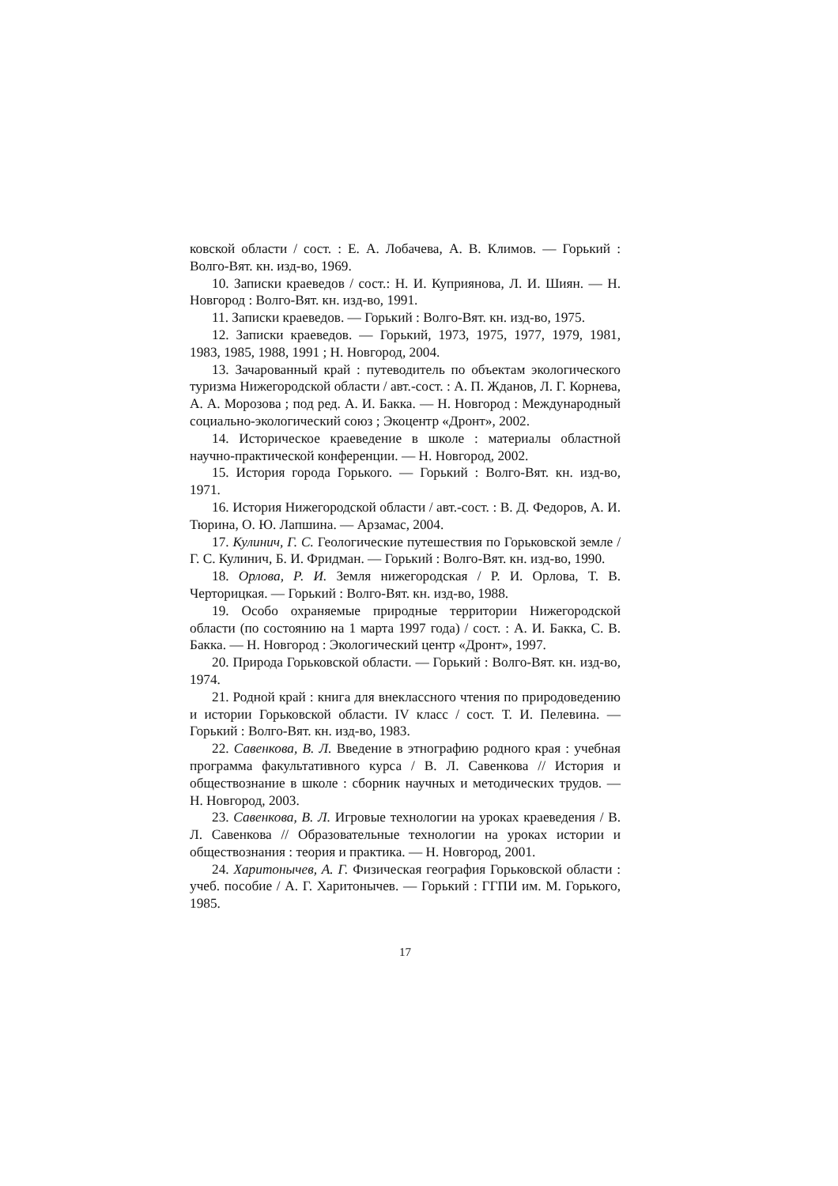ковской области / сост. : Е. А. Лобачева, А. В. Климов. — Горький : Волго-Вят. кн. изд-во, 1969.
10. Записки краеведов / сост.: Н. И. Куприянова, Л. И. Шиян. — Н. Новгород : Волго-Вят. кн. изд-во, 1991.
11. Записки краеведов. — Горький : Волго-Вят. кн. изд-во, 1975.
12. Записки краеведов. — Горький, 1973, 1975, 1977, 1979, 1981, 1983, 1985, 1988, 1991 ; Н. Новгород, 2004.
13. Зачарованный край : путеводитель по объектам экологического туризма Нижегородской области / авт.-сост. : А. П. Жданов, Л. Г. Корнева, А. А. Морозова ; под ред. А. И. Бакка. — Н. Новгород : Международный социально-экологический союз ; Экоцентр «Дронт», 2002.
14. Историческое краеведение в школе : материалы областной научно-практической конференции. — Н. Новгород, 2002.
15. История города Горького. — Горький : Волго-Вят. кн. изд-во, 1971.
16. История Нижегородской области / авт.-сост. : В. Д. Федоров, А. И. Тюрина, О. Ю. Лапшина. — Арзамас, 2004.
17. Кулинич, Г. С. Геологические путешествия по Горьковской земле / Г. С. Кулинич, Б. И. Фридман. — Горький : Волго-Вят. кн. изд-во, 1990.
18. Орлова, Р. И. Земля нижегородская / Р. И. Орлова, Т. В. Черторицкая. — Горький : Волго-Вят. кн. изд-во, 1988.
19. Особо охраняемые природные территории Нижегородской области (по состоянию на 1 марта 1997 года) / сост. : А. И. Бакка, С. В. Бакка. — Н. Новгород : Экологический центр «Дронт», 1997.
20. Природа Горьковской области. — Горький : Волго-Вят. кн. изд-во, 1974.
21. Родной край : книга для внеклассного чтения по природоведению и истории Горьковской области. IV класс / сост. Т. И. Пелевина. — Горький : Волго-Вят. кн. изд-во, 1983.
22. Савенкова, В. Л. Введение в этнографию родного края : учебная программа факультативного курса / В. Л. Савенкова // История и обществознание в школе : сборник научных и методических трудов. — Н. Новгород, 2003.
23. Савенкова, В. Л. Игровые технологии на уроках краеведения / В. Л. Савенкова // Образовательные технологии на уроках истории и обществознания : теория и практика. — Н. Новгород, 2001.
24. Харитонычев, А. Г. Физическая география Горьковской области : учеб. пособие / А. Г. Харитонычев. — Горький : ГГПИ им. М. Горького, 1985.
17